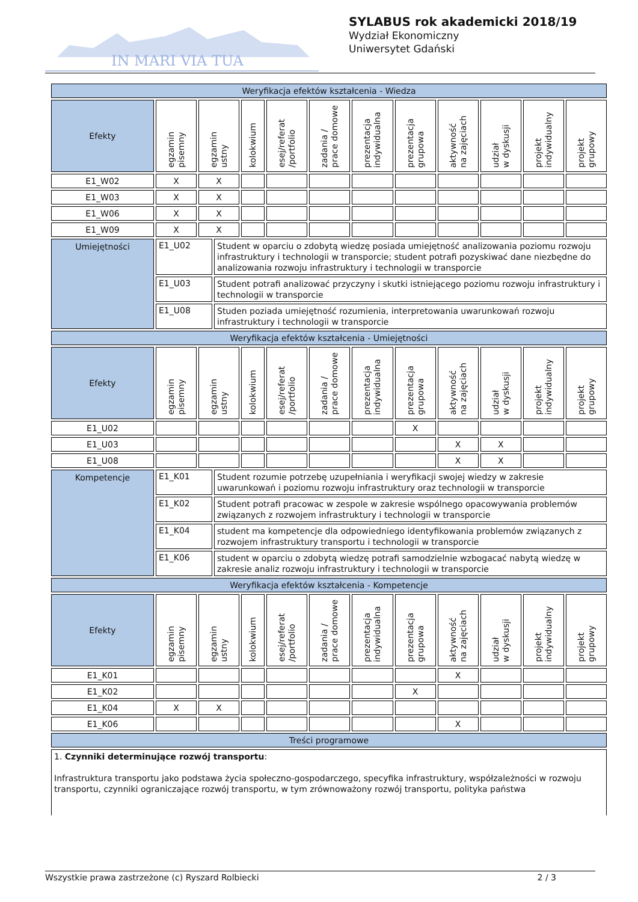IN MARI VIA TUA
SYLABUS rok akademicki 2018/19
Wydział Ekonomiczny
Uniwersytet Gdański
| Weryfikacja efektów kształcenia - Wiedza | | | | | | | | | | | |
| Efekty | egzamin pisemny | egzamin ustny | kolokwium | esej/referat /portfolio | zadania / prace domowe | prezentacja indywidualna | prezentacja grupowa | aktywność na zajęciach | udział w dyskusji | projekt indywidualny | projekt grupowy |
| E1_W02 | X | X | | | | | | | | | |
| E1_W03 | X | X | | | | | | | | | |
| E1_W06 | X | X | | | | | | | | | |
| E1_W09 | X | X | | | | | | | | | |
| Umiejętności | E1_U02 | Student w oparciu o zdobytą wiedzę posiada umiejętność analizowania poziomu rozwoju infrastruktury i technologii w transporcie; student potrafi pozyskiwać dane niezbędne do analizowania rozwoju infrastruktury i technologii w transporcie |
| | E1_U03 | Student potrafi analizować przyczyny i skutki istniejącego poziomu rozwoju infrastruktury i technologii w transporcie |
| | E1_U08 | Studen poziada umiejętność rozumienia, interpretowania uwarunkowań rozwoju infrastruktury i technologii w transporcie |
| Weryfikacja efektów kształcenia - Umiejętności | | | | | | | | | | | |
| Efekty | egzamin pisemny | egzamin ustny | kolokwium | esej/referat /portfolio | zadania / prace domowe | prezentacja indywidualna | prezentacja grupowa | aktywność na zajęciach | udział w dyskusji | projekt indywidualny | projekt grupowy |
| E1_U02 | | | | | | | X | | | | |
| E1_U03 | | | | | | | | X | X | | |
| E1_U08 | | | | | | | | X | X | | |
| Kompetencje | E1_K01 | Student rozumie potrzebę uzupełniania i weryfikacji swojej wiedzy w zakresie uwarunkowań i poziomu rozwoju infrastruktury oraz technologii w transporcie |
| | E1_K02 | Student potrafi pracowac w zespole w zakresie wspólnego opacowywania problemów związanych z rozwojem infrastruktury i technologii w transporcie |
| | E1_K04 | student ma kompetencje dla odpowiedniego identyfikowania problemów związanych z rozwojem infrastruktury transportu i technologii w transporcie |
| | E1_K06 | student w oparciu o zdobytą wiedzę potrafi samodzielnie wzbogacać nabytą wiedzę w zakresie analiz rozwoju infrastruktury i technologii w transporcie |
| Weryfikacja efektów kształcenia - Kompetencje | | | | | | | | | | | |
| Efekty | egzamin pisemny | egzamin ustny | kolokwium | esej/referat /portfolio | zadania / prace domowe | prezentacja indywidualna | prezentacja grupowa | aktywność na zajęciach | udział w dyskusji | projekt indywidualny | projekt grupowy |
| E1_K01 | | | | | | | | X | | | |
| E1_K02 | | | | | | | X | | | | |
| E1_K04 | X | X | | | | | | | | | |
| E1_K06 | | | | | | | | X | | | |
| Treści programowe | | | | | | | | | | | |
| 1. Czynniki determinujące rozwój transportu : Infrastruktura transportu jako podstawa życia społeczno-gospodarczego, specyfika infrastruktury, współzależności w rozwoju transportu, czynniki ograniczające rozwój transportu, w tym zrównoważony rozwój transportu, polityka państwa | | | | | | | | | | | |
Wszystkie prawa zastrzeżone (c) Ryszard Rolbiecki 2 / 3